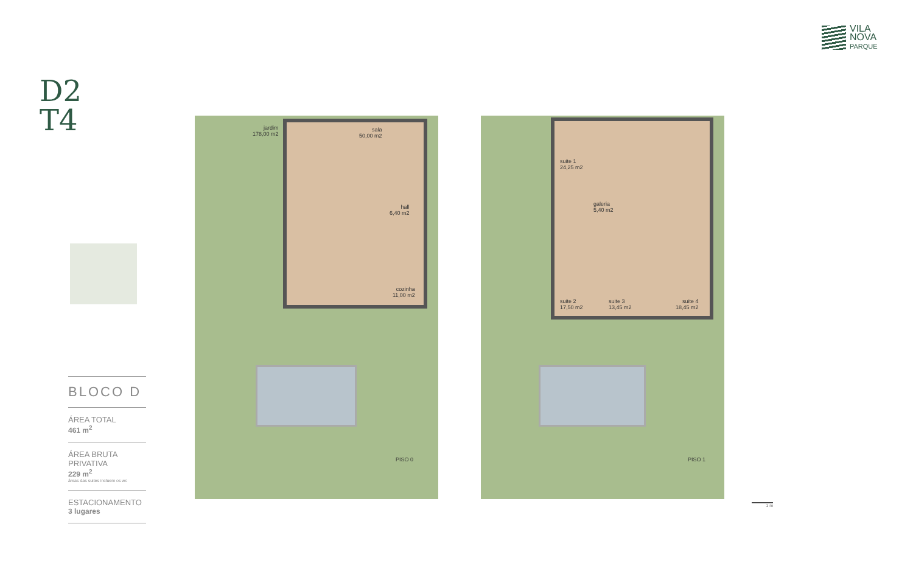VILA
NOVA
PARQUE
D2
T4
BLOCO D
ÁREA TOTAL
461 m<sup>2</sup>
ÁREA BRUTA PRIVATIVA
229 m<sup>2</sup>
áreas das suites incluem os wc
ESTACIONAMENTO
3 lugares
jardim
178,00 m2
sala
50,00 m2
hall
6,40 m2
cozinha
11,00 m2
PISO 0
suite 1
24,25 m2
galeria
5,40 m2
suite 2
17,50 m2
suite 3
13,45 m2
suite 4
18,45 m2
PISO 1
1 m